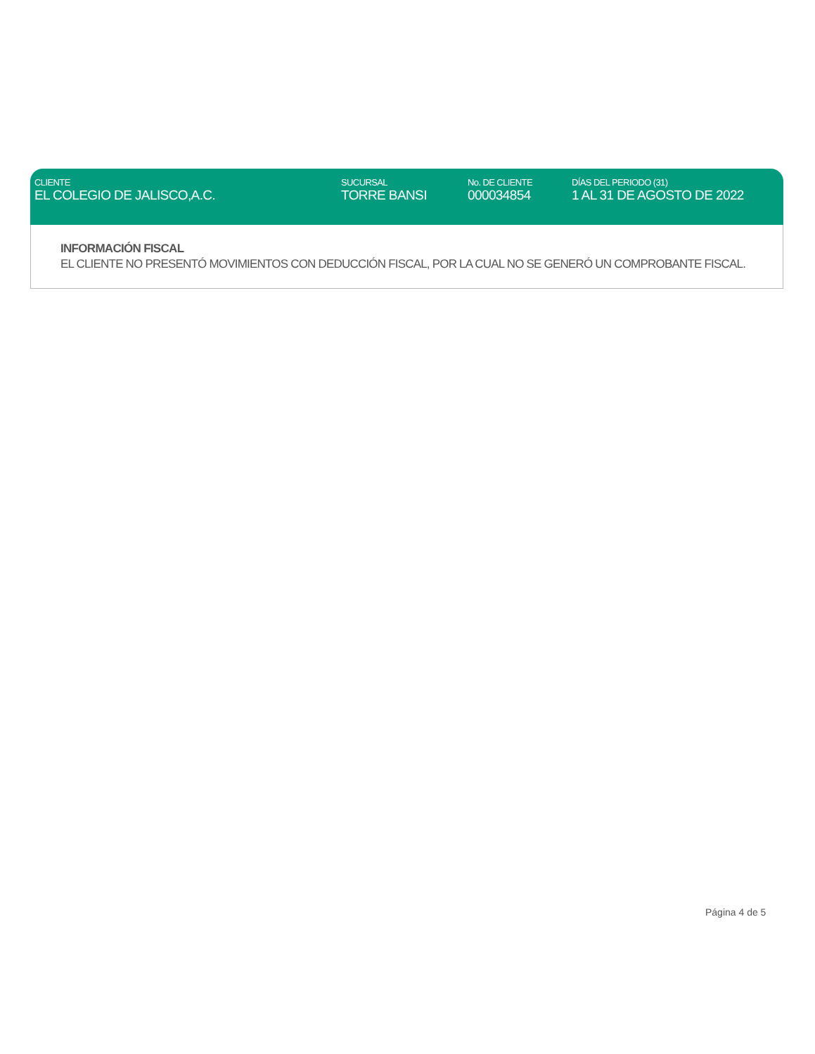| CLIENTE | SUCURSAL | No. DE CLIENTE | DÍAS DEL PERIODO (31) |
| --- | --- | --- | --- |
| EL COLEGIO DE JALISCO,A.C. | TORRE BANSI | 000034854 | 1 AL 31 DE AGOSTO DE 2022 |
INFORMACIÓN FISCAL
EL CLIENTE NO PRESENTÓ MOVIMIENTOS CON DEDUCCIÓN FISCAL, POR LA CUAL NO SE GENERÓ UN COMPROBANTE FISCAL.
Página 4 de 5